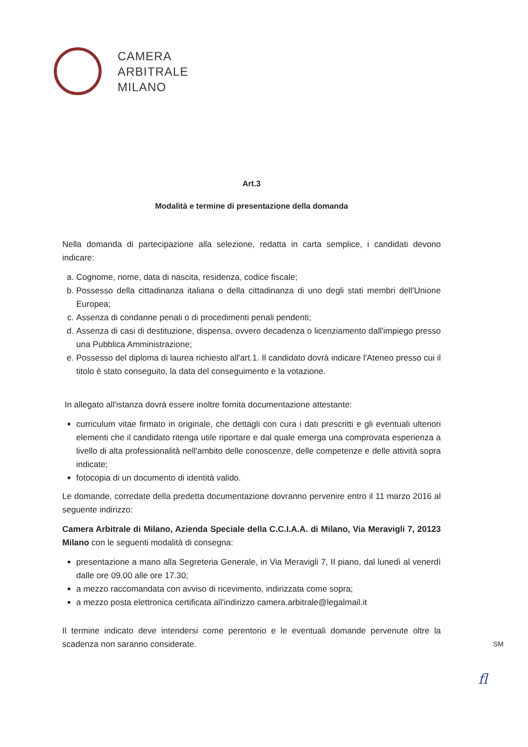CAMERA
ARBITRALE
MILANO
Art.3
Modalità e termine di presentazione della domanda
Nella domanda di partecipazione alla selezione, redatta in carta semplice, i candidati devono indicare:
a. Cognome, nome, data di nascita, residenza, codice fiscale;
b. Possesso della cittadinanza italiana o della cittadinanza di uno degli stati membri dell'Unione Europea;
c. Assenza di condanne penali o di procedimenti penali pendenti;
d. Assenza di casi di destituzione, dispensa, ovvero decadenza o licenziamento dall'impiego presso una Pubblica Amministrazione;
e. Possesso del diploma di laurea richiesto all'art.1. Il candidato dovrà indicare l'Ateneo presso cui il titolo è stato conseguito, la data del conseguimento e la votazione.
In allegato all'istanza dovrà essere inoltre fornita documentazione attestante:
curriculum vitae firmato in originale, che dettagli con cura i dati prescritti e gli eventuali ulteriori elementi che il candidato ritenga utile riportare e dal quale emerga una comprovata esperienza a livello di alta professionalità nell'ambito delle conoscenze, delle competenze e delle attività sopra indicate;
fotocopia di un documento di identità valido.
Le domande, corredate della predetta documentazione dovranno pervenire entro il 11 marzo 2016 al seguente indirizzo:
Camera Arbitrale di Milano, Azienda Speciale della C.C.I.A.A. di Milano, Via Meravigli 7, 20123 Milano con le seguenti modalità di consegna:
presentazione a mano alla Segreteria Generale, in Via Meravigli 7, II piano, dal lunedì al venerdì dalle ore 09.00 alle ore 17.30;
a mezzo raccomandata con avviso di ricevimento, indirizzata come sopra;
a mezzo posta elettronica certificata all'indirizzo camera.arbitrale@legalmail.it
Il termine indicato deve intendersi come perentorio e le eventuali domande pervenute oltre la scadenza non saranno considerate.
SM
fl